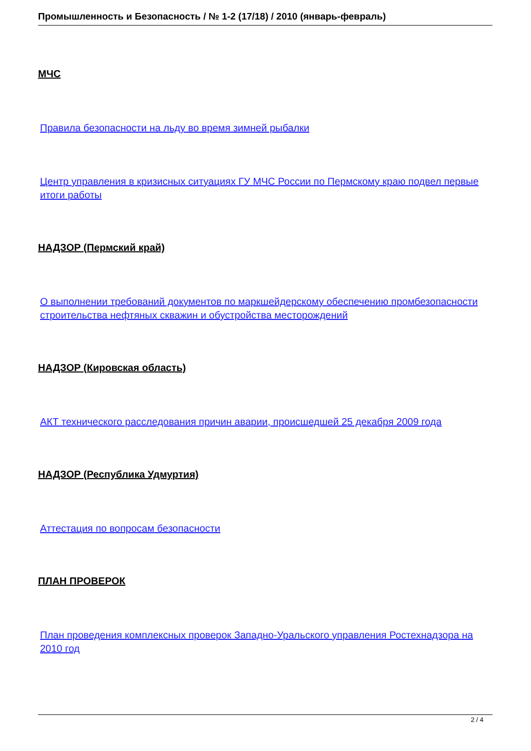Промышленность и Безопасность / № 1-2 (17/18) / 2010 (январь-февраль)
МЧС
Правила безопасности на льду во время зимней рыбалки
Центр управления в кризисных ситуациях ГУ МЧС России по Пермскому краю подвел первые итоги работы
НАДЗОР (Пермский край)
О выполнении требований документов по маркшейдерскому обеспечению промбезопасности строительства нефтяных скважин и обустройства месторождений
НАДЗОР (Кировская область)
АКТ технического расследования причин аварии, происшедшей 25 декабря 2009 года
НАДЗОР (Республика Удмуртия)
Аттестация по вопросам безопасности
ПЛАН ПРОВЕРОК
План проведения комплексных проверок Западно-Уральского управления Ростехнадзора на 2010 год
2 / 4